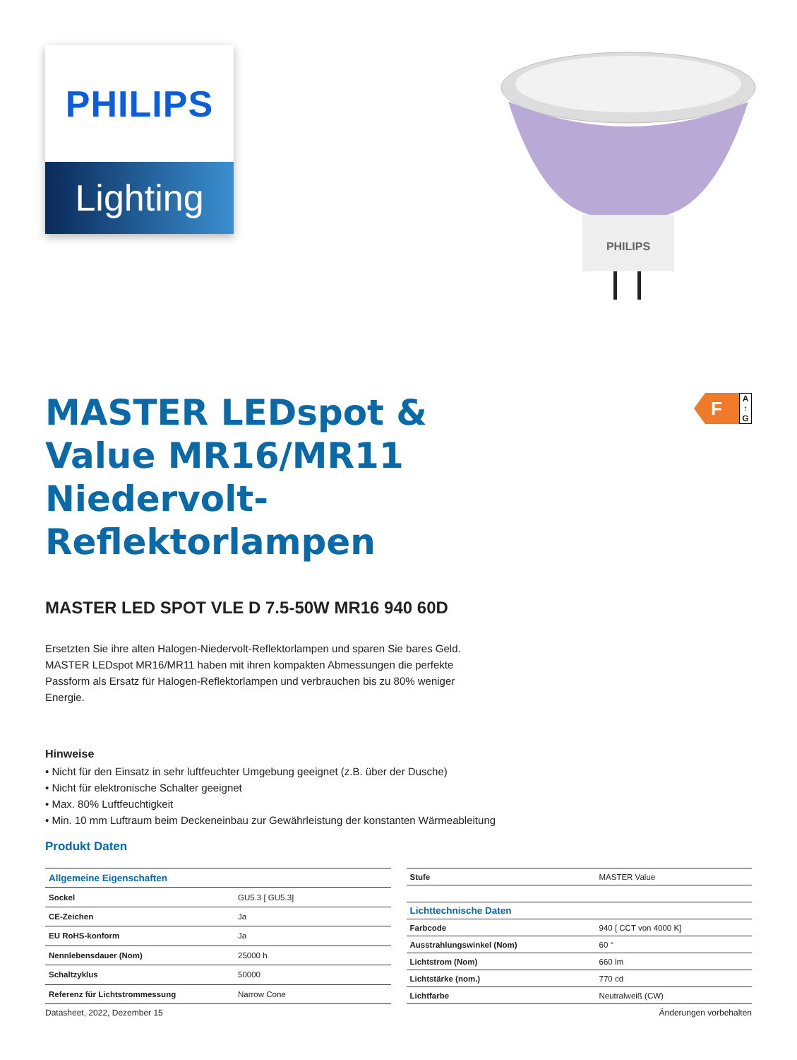PHILIPS
Lighting
PHILIPS
MASTER LEDspot & Value MR16/MR11 Niedervolt-Reflektorlampen
F
A
↑
G
MASTER LED SPOT VLE D 7.5-50W MR16 940 60D
Ersetzten Sie ihre alten Halogen-Niedervolt-Reflektorlampen und sparen Sie bares Geld. MASTER LEDspot MR16/MR11 haben mit ihren kompakten Abmessungen die perfekte Passform als Ersatz für Halogen-Reflektorlampen und verbrauchen bis zu 80% weniger Energie.
Hinweise
• Nicht für den Einsatz in sehr luftfeuchter Umgebung geeignet (z.B. über der Dusche)
• Nicht für elektronische Schalter geeignet
• Max. 80% Luftfeuchtigkeit
• Min. 10 mm Luftraum beim Deckeneinbau zur Gewährleistung der konstanten Wärmeableitung
Produkt Daten
| Allgemeine Eigenschaften | |
| --- | --- |
| Sockel | GU5.3 [ GU5.3] |
| CE-Zeichen | Ja |
| EU RoHS-konform | Ja |
| Nennlebensdauer (Nom) | 25000 h |
| Schaltzyklus | 50000 |
| Referenz für Lichtstrommessung | Narrow Cone |
| Stufe | MASTER Value |
| Lichttechnische Daten | |
| Farbcode | 940 [ CCT von 4000 K] |
| Ausstrahlungswinkel (Nom) | 60 ° |
| Lichtstrom (Nom) | 660 lm |
| Lichtstärke (nom.) | 770 cd |
| Lichtfarbe | Neutralweiß (CW) |
Datasheet, 2022, Dezember 15 Änderungen vorbehalten